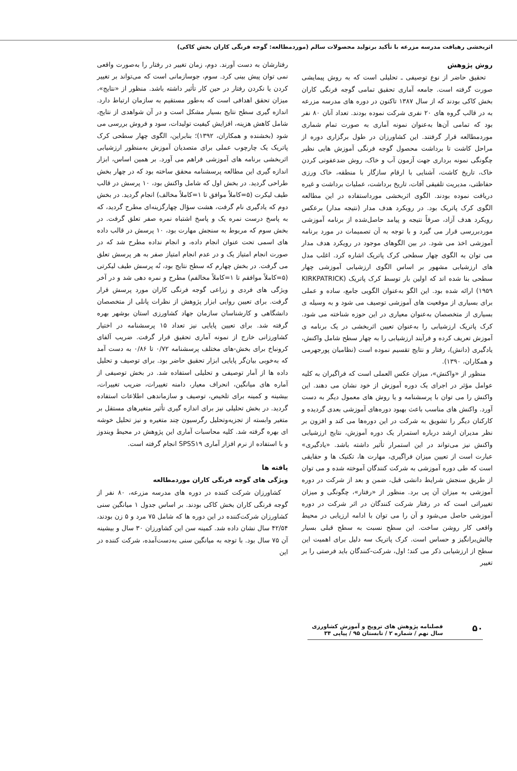اثربخشی رهیافت مدرسه مزرعه با تأکید برتولید محصولات سالم (موردمطالعه: گوجه فرنگی کاران بخش کاکی)
روش پژوهش
تحقیق حاضر از نوع توصیفی ـ تحلیلی است که به روش پیمایشی صورت گرفته است. جامعه آماری تحقیق تمامی گوجه فرنگی کاران بخش کاکی بودند که از سال ۱۳۸۷ تاکنون در دوره های مدرسه مزرعه به در قالب گروه های ۲۰ نفری شرکت نموده بودند. تعداد آنان ۸۰ نفر بود که تمامی آن‌ها به‌عنوان نمونه آماری به صورت تمام شماری موردمطالعه قرار گرفتند. این کشاورزان در طول برگزاری دوره از مراحل کاشت تا برداشت محصول گوجه فرنگی آموزش هایی نظیر چگونگی نمونه برداری جهت آزمون آب و خاک، روش ضدعفونی کردن خاک، تاریخ کاشت، آشنایی با ارقام سازگار با منطقه، خاک ورزی حفاظتی، مدیریت تلفیقی آفات، تاریخ برداشت، عملیات برداشت و غیره دریافت نموده بودند. الگوی اثربخشی مورداستفاده در این مطالعه الگوی کرک پاتریک بود. در رویکرد هدف مدار (نتیجه مدار) برعکس رویکرد هدف آزاد، صرفاً نتیجه و پیامد حاصل‌شده از برنامه آموزشی موردبررسی قرار می گیرد و با توجه به آن تصمیمات در مورد برنامه آموزشی اخذ می شود. در بین الگوهای موجود در رویکرد هدف مدار می توان به الگوی چهار سطحی کرک پاتریک اشاره کرد. اغلب مدل های ارزشیابی مشهور بر اساس الگوی ارزشیابی آموزشی چهار سطحی بنا شده اند که اولین بار توسط کرک پاتریک (KIRKPATRICK ۱۹۵۹) ارائه شده بود. این الگو به‌عنوان الگویی جامع، ساده و عملی برای بسیاری از موقعیت های آموزشی توصیف می شود و به وسیله ی بسیاری از متخصصان به‌عنوان معیاری در این حوزه شناخته می شود. کرک پاتریک ارزشیابی را به‌عنوان تعیین اثربخشی در یک برنامه ی آموزش تعریف کرده و فرآیند ارزشیابی را به چهار سطح شامل واکنش، یادگیری (دانش)، رفتار و نتایج تقسیم نموده است (نظامیان پورجهرمی و همکاران، ۱۳۹۰).
منظور از «واکنش»، میزان عکس العملی است که فراگیران به کلیه عوامل مؤثر در اجرای یک دوره آموزش از خود نشان می دهند. این واکنش را می توان با پرسشنامه و یا روش های معمول دیگر به دست آورد. واکنش های مناسب باعث بهبود دوره‌های آموزشی بعدی گردیده و کارکنان دیگر را تشویق به شرکت در این دوره‌ها می کند و افزون بر نظر مدیران ارشد درباره استمرار یک دوره آموزش، نتایج ارزشیابی واکنش نیز می‌تواند در این استمرار تأثیر داشته باشد. «یادگیری» عبارت است از تعیین میزان فراگیری، مهارت ها، تکنیک ها و حقایقی است که طی دوره آموزشی به شرکت کنندگان آموخته شده و می توان از طریق سنجش شرایط دانشی قبل، ضمن و بعد از شرکت در دوره آموزشی به میزان آن پی برد. منظور از «رفتار»، چگونگی و میزان تغییراتی است که در رفتار شرکت کنندگان در اثر شرکت در دوره آموزشی حاصل می‌شود و آن را می توان با ادامه ارزیابی در محیط واقعی کار روشن ساخت. این سطح نسبت به سطح قبلی بسیار چالش‌برانگیز و حساس است. کرک پاتریک سه دلیل برای اهمیت این سطح از ارزشیابی ذکر می کند؛ اول، شرکت-کنندگان باید فرصتی را بر تغییر
رفتارشان به دست آورند. دوم، زمان تغییر در رفتار را به‌صورت واقعی نمی توان پیش بینی کرد. سوم، جوسازمانی است که می‌تواند بر تغییر کردن یا نکردن رفتار در حین کار تأثیر داشته باشد. منظور از «نتایج»، میزان تحقق اهدافی است که به‌طور مستقیم به سازمان ارتباط دارد. اندازه گیری سطح نتایج بسیار مشکل است و در آن شواهدی از نتایج، شامل کاهش هزینه، افزایش کیفیت تولیدات، سود و فروش بررسی می شود (بخشنده و همکاران، ۱۳۹۲)؛ بنابراین، الگوی چهار سطحی کرک پاتریک یک چارچوب عملی برای متصدیان آموزش به‌منظور ارزشیابی اثربخشی برنامه های آموزشی فراهم می آورد. بر همین اساس، ابزار اندازه گیری این مطالعه پرسشنامه محقق ساخته بود که در چهار بخش طراحی گردید. در بخش اول که شامل واکنش بود، ۱۰ پرسش در قالب طیف لیکرت (۵=کاملاً موافق تا ۱=کاملاً مخالف) انجام گردید. در بخش دوم که یادگیری نام گرفت، هشت سؤال چهارگزینه‌ای مطرح گردید، که به پاسخ درست نمره یک و پاسخ اشتباه نمره صفر تعلق گرفت. در بخش سوم که مربوط به سنجش مهارت بود، ۱۰ پرسش در قالب داده های اسمی تحت عنوان انجام داده، و انجام نداده مطرح شد که در صورت انجام امتیاز یک و در عدم انجام امتیاز صفر به هر پرسش تعلق می گرفت. در بخش چهارم که سطح نتایج بود، نُه پرسش طیف لیکرتی (۵=کاملاً موافقم تا ۱=کاملاً مخالفم) مطرح و نمره دهی شد و در آخر ویژگی های فردی و زراعی گوجه فرنگی کاران مورد پرسش قرار گرفت. برای تعیین روایی ابزار پژوهش از نظرات پانلی از متخصصان دانشگاهی و کارشناسان سازمان جهاد کشاورزی استان بوشهر بهره گرفته شد. برای تعیین پایایی نیز تعداد ۱۵ پرسشنامه در اختیار کشاورزانی خارج از نمونه آماری تحقیق قرار گرفت. ضریب آلفای کرونباخ برای بخش-های مختلف پرسشنامه ۰/۷۲ تا ۰/۸۶ به دست آمد که به‌خوبی بیان‌گر پایایی ابزار تحقیق حاضر بود. برای توصیف و تحلیل داده ها از آمار توصیفی و تحلیلی استفاده شد. در بخش توصیفی از آماره های میانگین، انحراف معیار، دامنه تغییرات، ضریب تغییرات، بیشینه و کمینه برای تلخیص، توصیف و سازماندهی اطلاعات استفاده گردید. در بخش تحلیلی نیز برای اندازه گیری تأثیر متغیرهای مستقل بر متغیر وابسته از تجزیه‌وتحلیل رگرسیون چند متغیره و نیز تحلیل خوشه ای بهره گرفته شد. کلیه محاسبات آماری این پژوهش در محیط ویندوز و با استفاده از نرم افزار آماری SPSS۱۹ انجام گرفته است.
یافته ها
ویژگی های گوجه فرنگی کاران موردمطالعه
کشاورزان شرکت کننده در دوره های مدرسه مزرعه، ۸۰ نفر از گوجه فرنگی کاران بخش کاکی بودند. بر اساس جدول ۱ میانگین سنی کشاورزان شرکت‌کننده در این دوره ها که شامل ۷۵ مرد و ۵ زن بودند، ۴۲/۵۴ سال نشان داده شد. کمینه سن این کشاورزان ۳۰ سال و بیشینه آن ۷۵ سال بود. با توجه به میانگین سنی به‌دست‌آمده، شرکت کننده در این
۵۰
فصلنامه پژوهش های ترویج و آموزش کشاورزی
سال نهم / شماره ۲ / تابستان ۹۵ / پیاپی ۳۴